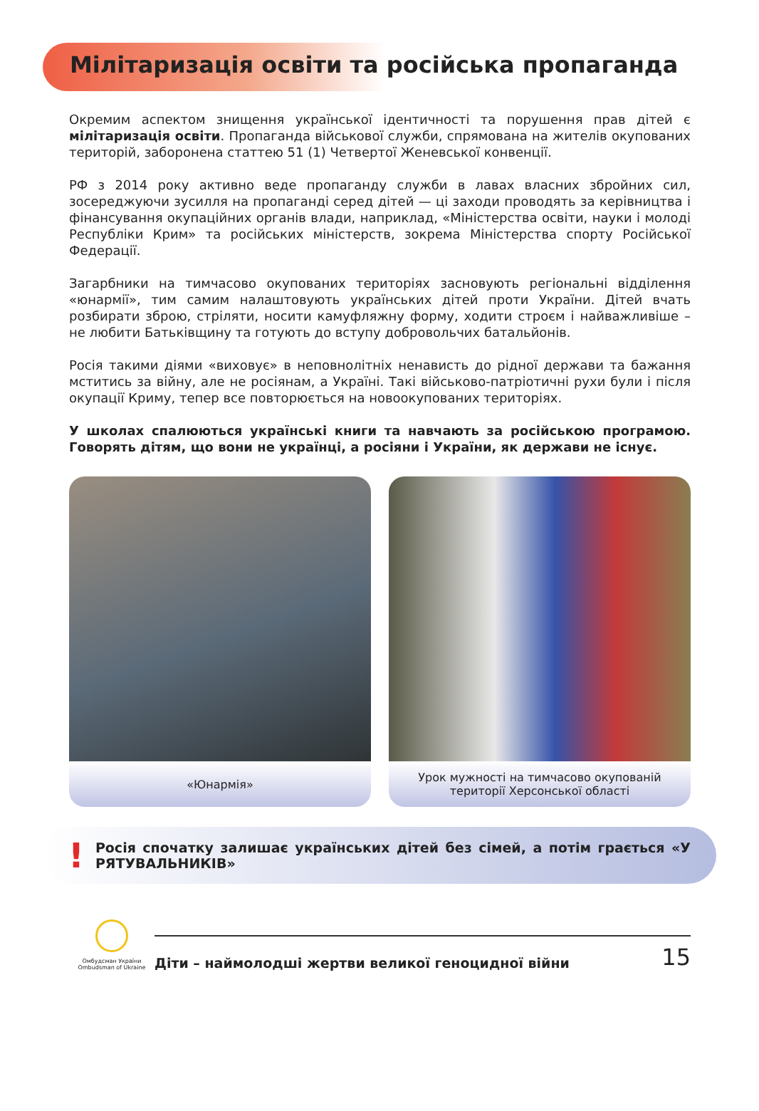Мілітаризація освіти та російська пропаганда
Окремим аспектом знищення української ідентичності та порушення прав дітей є мілітаризація освіти. Пропаганда військової служби, спрямована на жителів окупованих територій, заборонена статтею 51 (1) Четвертої Женевської конвенції.
РФ з 2014 року активно веде пропаганду служби в лавах власних збройних сил, зосереджуючи зусилля на пропаганді серед дітей — ці заходи проводять за керівництва і фінансування окупаційних органів влади, наприклад, «Міністерства освіти, науки і молоді Республіки Крим» та російських міністерств, зокрема Міністерства спорту Російської Федерації.
Загарбники на тимчасово окупованих територіях засновують регіональні відділення «юнармії», тим самим налаштовують українських дітей проти України. Дітей вчать розбирати зброю, стріляти, носити камуфляжну форму, ходити строєм і найважливіше – не любити Батьківщину та готують до вступу добровольчих батальйонів.
Росія такими діями «виховує» в неповнолітніх ненависть до рідної держави та бажання мститись за війну, але не росіянам, а Україні. Такі військово-патріотичні рухи були і після окупації Криму, тепер все повторюється на новоокупованих територіях.
У школах спалюються українські книги та навчають за російською програмою. Говорять дітям, що вони не українці, а росіяни і України, як держави не існує.
«Юнармія» Урок мужності на тимчасово окупованій
території Херсонської області
!
Росія спочатку залишає українських дітей без сімей, а потім грається «У РЯТУВАЛЬНИКІВ»
Омбудсман України
Ombudsman of Ukraine
Діти – наймолодші жертви великої геноцидної війни 15